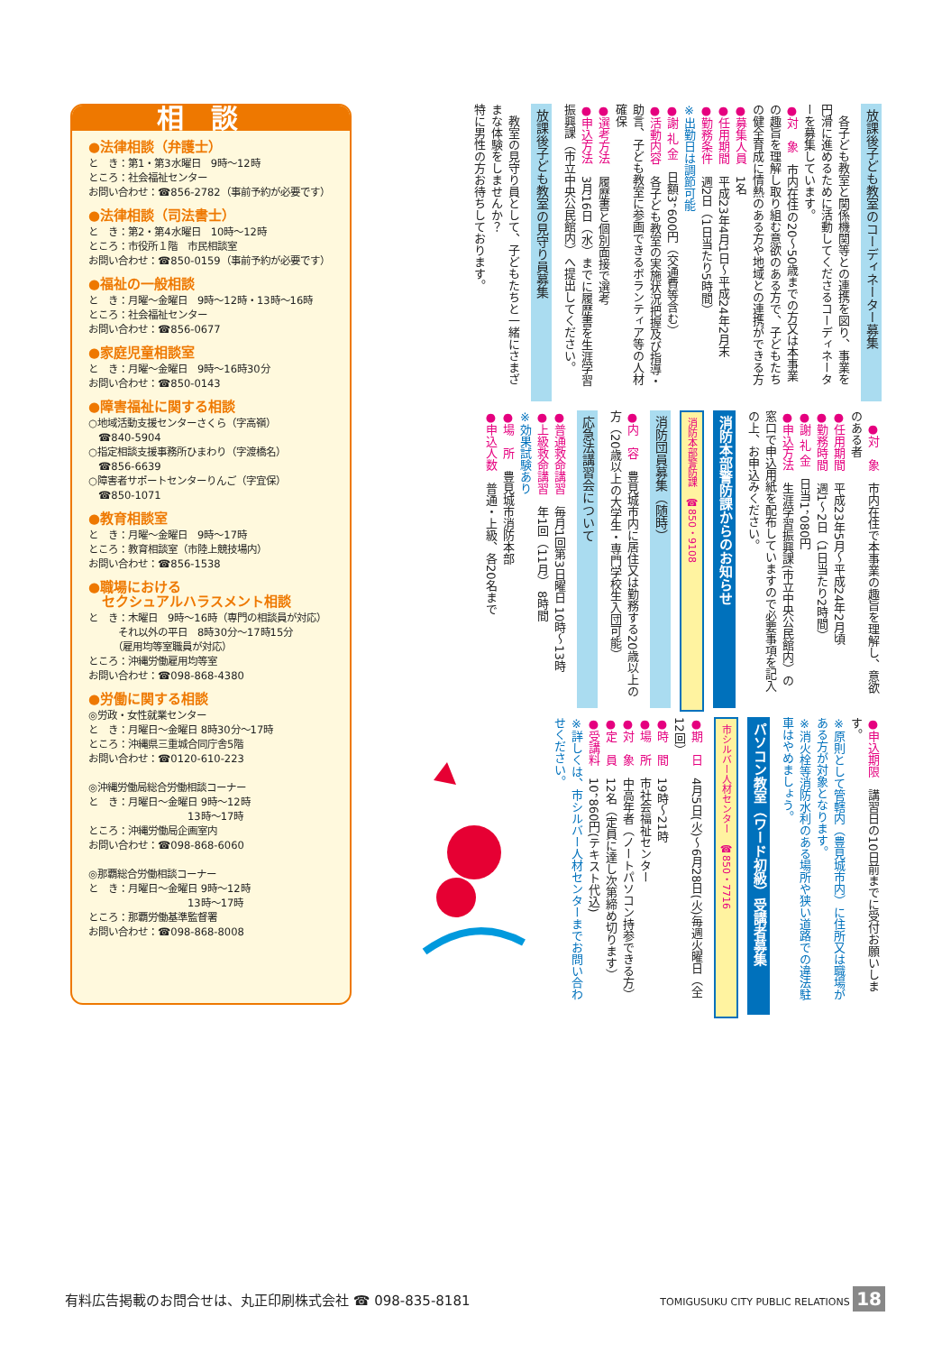放課後子ども教室のコーディネーター募集
　各子ども教室と関係機関等との連携を図り、事業を円滑に進めるために活動してくださるコーディネーターを募集しています。
●対　象　市内在住の20～50歳までの方又は本事業の趣旨を理解し取り組む意欲のある方で、子どもたちの健全育成に情熱のある方や地域との連携ができる方
●募集人員　1名
●任用期間　平成23年4月1日～平成24年2月末
●勤務条件　週2日（1日当たり5時間）
※出勤日は調節可能
●謝 礼 金　日額3，600円（交通費等含む）
●活動内容　各子ども教室の実施状況把握及び指導・助言、子ども教室に参画できるボランティア等の人材確保
●選考方法　履歴書と個別面接で選考
●申込方法　3月16日（水）までに履歴書を生涯学習振興課（市立中央公民館内）へ提出してください。
放課後子ども教室の見守り員募集
　教室の見守り員として、子どもたちと一緒にさまざまな体験をしませんか？
特に男性の方お待ちしております。
　●対　象　市内在住で本事業の趣旨を理解し、意欲のある者
●任用期間　平成23年5月～平成24年2月頃
●勤務時間　週1～2日（1日当たり2時間）
●謝 礼 金　日当1，080円
●申込方法　生涯学習振興課(市立中央公民館内）の窓口で申込用紙を配布していますので必要事項を記入の上、お申込みください。
消防本部警防課からのお知らせ
消防本部警防課　☎850・9108
消防団員募集（随時）
●内　容　豊見城市内に居住又は勤務する20歳以上の方（20歳以上の大学生・専門学校生入団可能）
応急法講習会について
●普通救命講習　毎月1回第3日曜日 10時～13時
●上級救命講習　年1回（11月） 8時間
※効果試験あり
●場　所　豊見城市消防本部
●申込人数　普通・上級、各20名まで
●申込期限　講習日の10日前までに受付お願いします。
※原則として管轄内（豊見城市内）に住所又は職場がある方が対象となります。
※消火栓等消防水利のある場所や狭い道路での違法駐車はやめましょう。
パソコン教室（ワード初級）受講者募集
市シルバー人材センター　☎850・7716
●期　日　4月5日(火)～6月28日(火)毎週火曜日（全12回）
●時　間　19時～21時
●場　所　市社会福祉センター
●対　象　中高年者（ノートパソコン持参できる方）
●定　員　12名（定員に達し次第締め切ります）
●受講料　10，860円(テキスト代込)
※詳しくは、市シルバー人材センターまでお問い合わせください。
相談
●法律相談（弁護士）
と　き：第1・第3水曜日　9時～12時
ところ：社会福祉センター
お問い合わせ：☎856-2782（事前予約が必要です）
●法律相談（司法書士）
と　き：第2・第4水曜日　10時～12時
ところ：市役所１階　市民相談室
お問い合わせ：☎850-0159（事前予約が必要です）
●福祉の一般相談
と　き：月曜～金曜日　9時～12時・13時～16時
ところ：社会福祉センター
お問い合わせ：☎856-0677
●家庭児童相談室
と　き：月曜～金曜日　9時～16時30分
お問い合わせ：☎850-0143
●障害福祉に関する相談
○地域活動支援センターさくら（字高嶺）
　☎840-5904
○指定相談支援事務所ひまわり（字渡橋名）
　☎856-6639
○障害者サポートセンターりんご（字宜保）
　☎850-1071
●教育相談室
と　き：月曜～金曜日　9時～17時
ところ：教育相談室（市陸上競技場内）
お問い合わせ：☎856-1538
●職場における
　セクシュアルハラスメント相談
と　き：木曜日　9時～16時（専門の相談員が対応）
　　　それ以外の平日　8時30分～17時15分
　　　（雇用均等室職員が対応）
ところ：沖縄労働雇用均等室
お問い合わせ：☎098-868-4380
●労働に関する相談
◎労政・女性就業センター
と　き：月曜日～金曜日 8時30分～17時
ところ：沖縄県三重城合同庁舎5階
お問い合わせ：☎0120-610-223
◎沖縄労働局総合労働相談コーナー
と　き：月曜日～金曜日 9時～12時
　　　　　　　　　　13時～17時
ところ：沖縄労働局企画室内
お問い合わせ：☎098-868-6060
◎那覇総合労働相談コーナー
と　き：月曜日～金曜日 9時～12時
　　　　　　　　　　13時～17時
ところ：那覇労働基準監督署
お問い合わせ：☎098-868-8008
有料広告掲載のお問合せは、丸正印刷株式会社 ☎ 098-835-8181 TOMIGUSUKU CITY PUBLIC RELATIONS 18